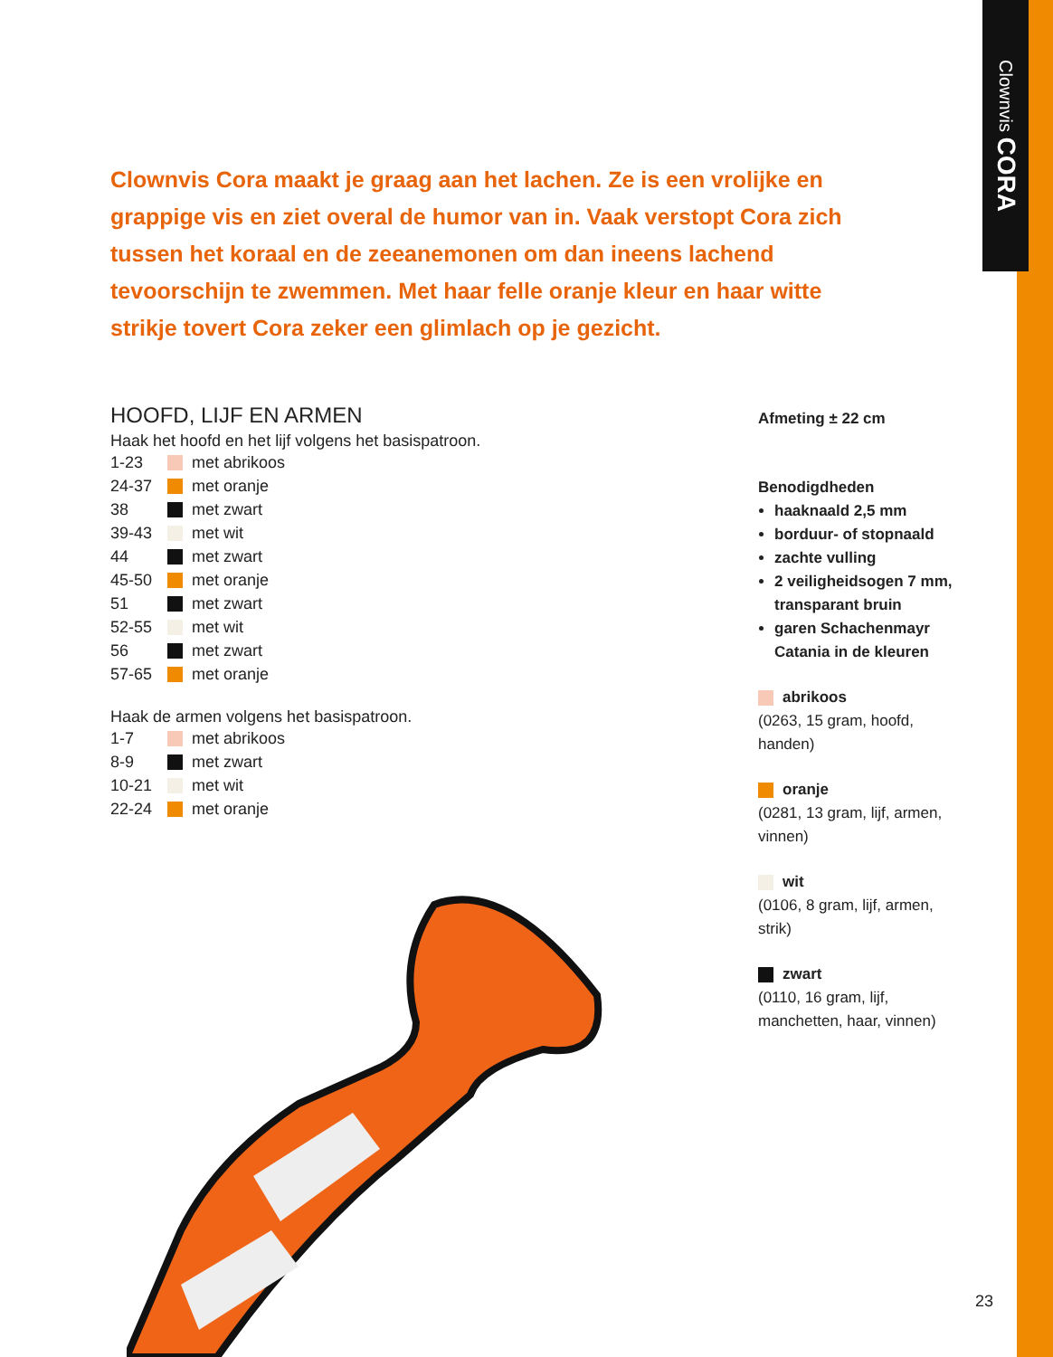Clownvis CORA
Clownvis Cora maakt je graag aan het lachen. Ze is een vrolijke en grappige vis en ziet overal de humor van in. Vaak verstopt Cora zich tussen het koraal en de zeeanemonen om dan ineens lachend tevoorschijn te zwemmen. Met haar felle oranje kleur en haar witte strikje tovert Cora zeker een glimlach op je gezicht.
HOOFD, LIJF EN ARMEN
Haak het hoofd en het lijf volgens het basispatroon.
| 1-23 | met abrikoos |
| 24-37 | met oranje |
| 38 | met zwart |
| 39-43 | met wit |
| 44 | met zwart |
| 45-50 | met oranje |
| 51 | met zwart |
| 52-55 | met wit |
| 56 | met zwart |
| 57-65 | met oranje |
Haak de armen volgens het basispatroon.
| 1-7 | met abrikoos |
| 8-9 | met zwart |
| 10-21 | met wit |
| 22-24 | met oranje |
Afmeting ± 22 cm
Benodigdheden
haaknaald 2,5 mm
borduur- of stopnaald
zachte vulling
2 veiligheidsogen 7 mm, transparant bruin
garen Schachenmayr Catania in de kleuren
abrikoos
(0263, 15 gram, hoofd, handen)
oranje
(0281, 13 gram, lijf, armen, vinnen)
wit
(0106, 8 gram, lijf, armen, strik)
zwart
(0110, 16 gram, lijf, manchetten, haar, vinnen)
23